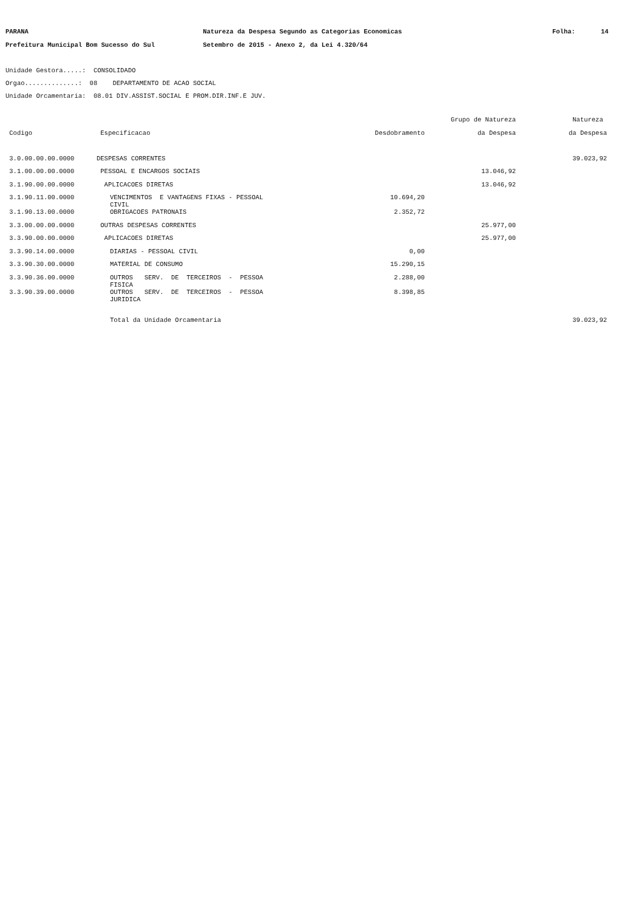PARANA Natureza da Despesa Segundo as Categorias Economicas Folha: 14
Prefeitura Municipal Bom Sucesso do Sul Setembro de 2015 - Anexo 2, da Lei 4.320/64
Unidade Gestora.....: CONSOLIDADO
Orgao..............: 08 DEPARTAMENTO DE ACAO SOCIAL
Unidade Orcamentaria: 08.01 DIV.ASSIST.SOCIAL E PROM.DIR.INF.E JUV.
| | | | Grupo de Natureza | Natureza |
| --- | --- | --- | --- | --- |
| Codigo | Especificacao | Desdobramento | da Despesa | da Despesa |
| 3.0.00.00.00.0000 | DESPESAS CORRENTES | | | 39.023,92 |
| 3.1.00.00.00.0000 | PESSOAL E ENCARGOS SOCIAIS | | 13.046,92 | |
| 3.1.90.00.00.0000 | APLICACOES DIRETAS | | 13.046,92 | |
| 3.1.90.11.00.0000 | VENCIMENTOS E VANTAGENS FIXAS - PESSOAL CIVIL | 10.694,20 | | |
| 3.1.90.13.00.0000 | OBRIGACOES PATRONAIS | 2.352,72 | | |
| 3.3.00.00.00.0000 | OUTRAS DESPESAS CORRENTES | | 25.977,00 | |
| 3.3.90.00.00.0000 | APLICACOES DIRETAS | | 25.977,00 | |
| 3.3.90.14.00.0000 | DIARIAS - PESSOAL CIVIL | 0,00 | | |
| 3.3.90.30.00.0000 | MATERIAL DE CONSUMO | 15.290,15 | | |
| 3.3.90.36.00.0000 | OUTROS SERV. DE TERCEIROS - PESSOA FISICA | 2.288,00 | | |
| 3.3.90.39.00.0000 | OUTROS SERV. DE TERCEIROS - PESSOA JURIDICA | 8.398,85 | | |
| | Total da Unidade Orcamentaria | | | 39.023,92 |